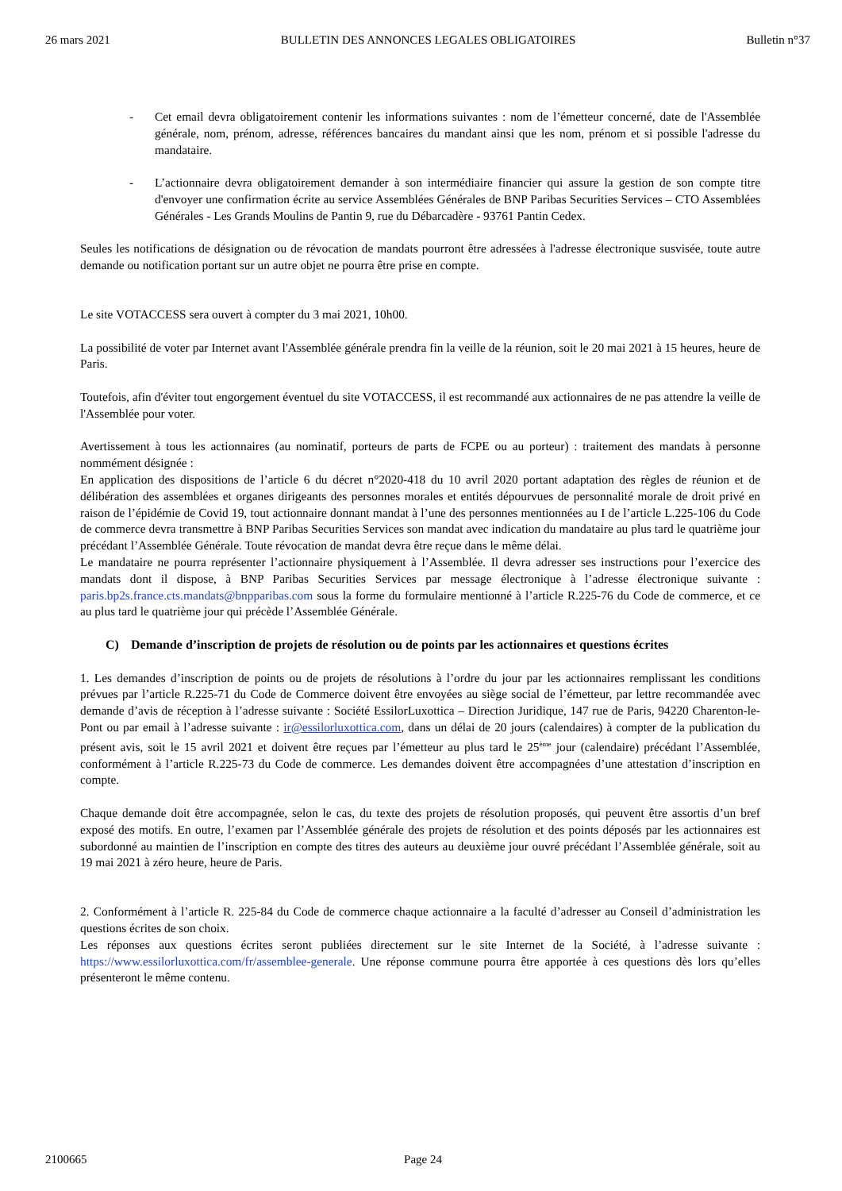26 mars 2021 BULLETIN DES ANNONCES LEGALES OBLIGATOIRES Bulletin n°37
- Cet email devra obligatoirement contenir les informations suivantes : nom de l’émetteur concerné, date de l'Assemblée générale, nom, prénom, adresse, références bancaires du mandant ainsi que les nom, prénom et si possible l'adresse du mandataire.
- L’actionnaire devra obligatoirement demander à son intermédiaire financier qui assure la gestion de son compte titre d'envoyer une confirmation écrite au service Assemblées Générales de BNP Paribas Securities Services – CTO Assemblées Générales - Les Grands Moulins de Pantin 9, rue du Débarcadère - 93761 Pantin Cedex.
Seules les notifications de désignation ou de révocation de mandats pourront être adressées à l'adresse électronique susvisée, toute autre demande ou notification portant sur un autre objet ne pourra être prise en compte.
Le site VOTACCESS sera ouvert à compter du 3 mai 2021, 10h00.
La possibilité de voter par Internet avant l'Assemblée générale prendra fin la veille de la réunion, soit le 20 mai 2021 à 15 heures, heure de Paris.
Toutefois, afin d'éviter tout engorgement éventuel du site VOTACCESS, il est recommandé aux actionnaires de ne pas attendre la veille de l'Assemblée pour voter.
Avertissement à tous les actionnaires (au nominatif, porteurs de parts de FCPE ou au porteur) : traitement des mandats à personne nommément désignée :
En application des dispositions de l’article 6 du décret n°2020-418 du 10 avril 2020 portant adaptation des règles de réunion et de délibération des assemblées et organes dirigeants des personnes morales et entités dépourvues de personnalité morale de droit privé en raison de l’épidémie de Covid 19, tout actionnaire donnant mandat à l’une des personnes mentionnées au I de l’article L.225-106 du Code de commerce devra transmettre à BNP Paribas Securities Services son mandat avec indication du mandataire au plus tard le quatrième jour précédant l’Assemblée Générale. Toute révocation de mandat devra être reçue dans le même délai.
Le mandataire ne pourra représenter l’actionnaire physiquement à l’Assemblée. Il devra adresser ses instructions pour l’exercice des mandats dont il dispose, à BNP Paribas Securities Services par message électronique à l’adresse électronique suivante : paris.bp2s.france.cts.mandats@bnpparibas.com sous la forme du formulaire mentionné à l’article R.225-76 du Code de commerce, et ce au plus tard le quatrième jour qui précède l’Assemblée Générale.
C) Demande d’inscription de projets de résolution ou de points par les actionnaires et questions écrites
1. Les demandes d’inscription de points ou de projets de résolutions à l’ordre du jour par les actionnaires remplissant les conditions prévues par l’article R.225-71 du Code de Commerce doivent être envoyées au siège social de l’émetteur, par lettre recommandée avec demande d’avis de réception à l’adresse suivante : Société EssilorLuxottica – Direction Juridique, 147 rue de Paris, 94220 Charenton-le-Pont ou par email à l’adresse suivante : ir@essilorluxottica.com, dans un délai de 20 jours (calendaires) à compter de la publication du présent avis, soit le 15 avril 2021 et doivent être reçues par l’émetteur au plus tard le 25<sup>ème</sup> jour (calendaire) précédant l’Assemblée, conformément à l’article R.225-73 du Code de commerce. Les demandes doivent être accompagnées d’une attestation d’inscription en compte.
Chaque demande doit être accompagnée, selon le cas, du texte des projets de résolution proposés, qui peuvent être assortis d’un bref exposé des motifs. En outre, l’examen par l’Assemblée générale des projets de résolution et des points déposés par les actionnaires est subordonné au maintien de l’inscription en compte des titres des auteurs au deuxième jour ouvré précédant l’Assemblée générale, soit au 19 mai 2021 à zéro heure, heure de Paris.
2. Conformément à l’article R. 225-84 du Code de commerce chaque actionnaire a la faculté d’adresser au Conseil d’administration les questions écrites de son choix.
Les réponses aux questions écrites seront publiées directement sur le site Internet de la Société, à l’adresse suivante : https://www.essilorluxottica.com/fr/assemblee-generale. Une réponse commune pourra être apportée à ces questions dès lors qu’elles présenteront le même contenu.
2100665 Page 24